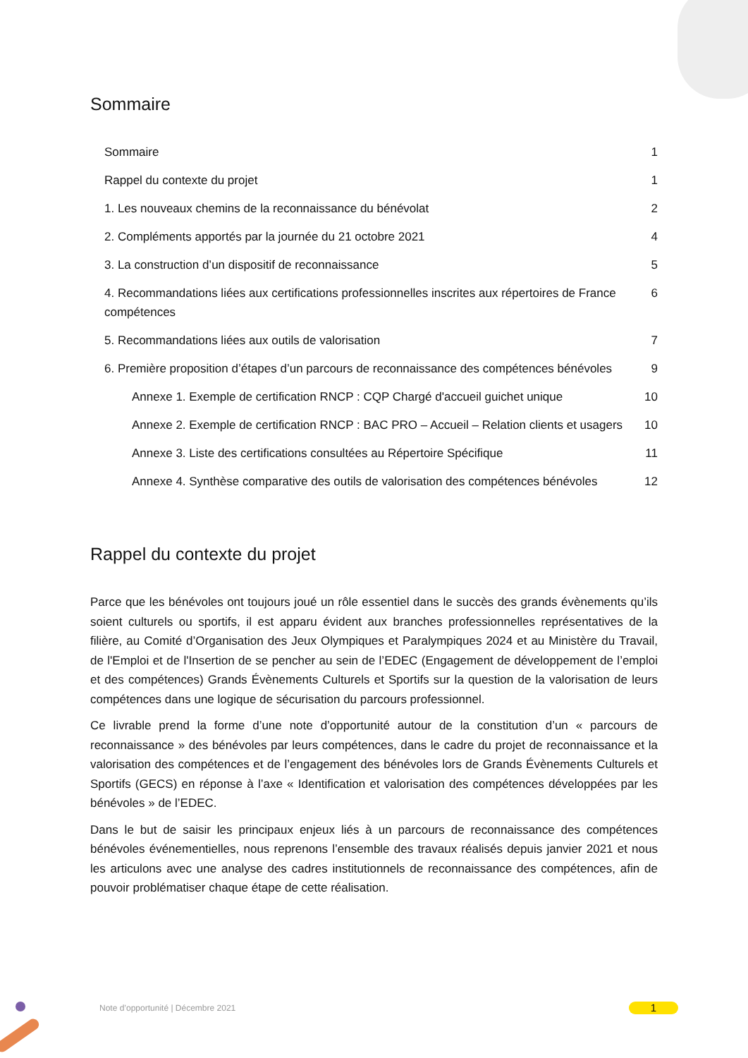Sommaire
Sommaire 1
Rappel du contexte du projet 1
1. Les nouveaux chemins de la reconnaissance du bénévolat 2
2. Compléments apportés par la journée du 21 octobre 2021 4
3. La construction d’un dispositif de reconnaissance 5
4. Recommandations liées aux certifications professionnelles inscrites aux répertoires de France compétences 6
5. Recommandations liées aux outils de valorisation 7
6. Première proposition d’étapes d’un parcours de reconnaissance des compétences bénévoles 9
Annexe 1. Exemple de certification RNCP : CQP Chargé d'accueil guichet unique 10
Annexe 2. Exemple de certification RNCP : BAC PRO – Accueil – Relation clients et usagers 10
Annexe 3. Liste des certifications consultées au Répertoire Spécifique 11
Annexe 4. Synthèse comparative des outils de valorisation des compétences bénévoles 12
Rappel du contexte du projet
Parce que les bénévoles ont toujours joué un rôle essentiel dans le succès des grands évènements qu’ils soient culturels ou sportifs, il est apparu évident aux branches professionnelles représentatives de la filière, au Comité d’Organisation des Jeux Olympiques et Paralympiques 2024 et au Ministère du Travail, de l'Emploi et de l'Insertion de se pencher au sein de l’EDEC (Engagement de développement de l’emploi et des compétences) Grands Évènements Culturels et Sportifs sur la question de la valorisation de leurs compétences dans une logique de sécurisation du parcours professionnel.
Ce livrable prend la forme d’une note d’opportunité autour de la constitution d’un « parcours de reconnaissance » des bénévoles par leurs compétences, dans le cadre du projet de reconnaissance et la valorisation des compétences et de l’engagement des bénévoles lors de Grands Évènements Culturels et Sportifs (GECS) en réponse à l’axe « Identification et valorisation des compétences développées par les bénévoles » de l’EDEC.
Dans le but de saisir les principaux enjeux liés à un parcours de reconnaissance des compétences bénévoles événementielles, nous reprenons l’ensemble des travaux réalisés depuis janvier 2021 et nous les articulons avec une analyse des cadres institutionnels de reconnaissance des compétences, afin de pouvoir problématiser chaque étape de cette réalisation.
Note d’opportunité | Décembre 2021
1